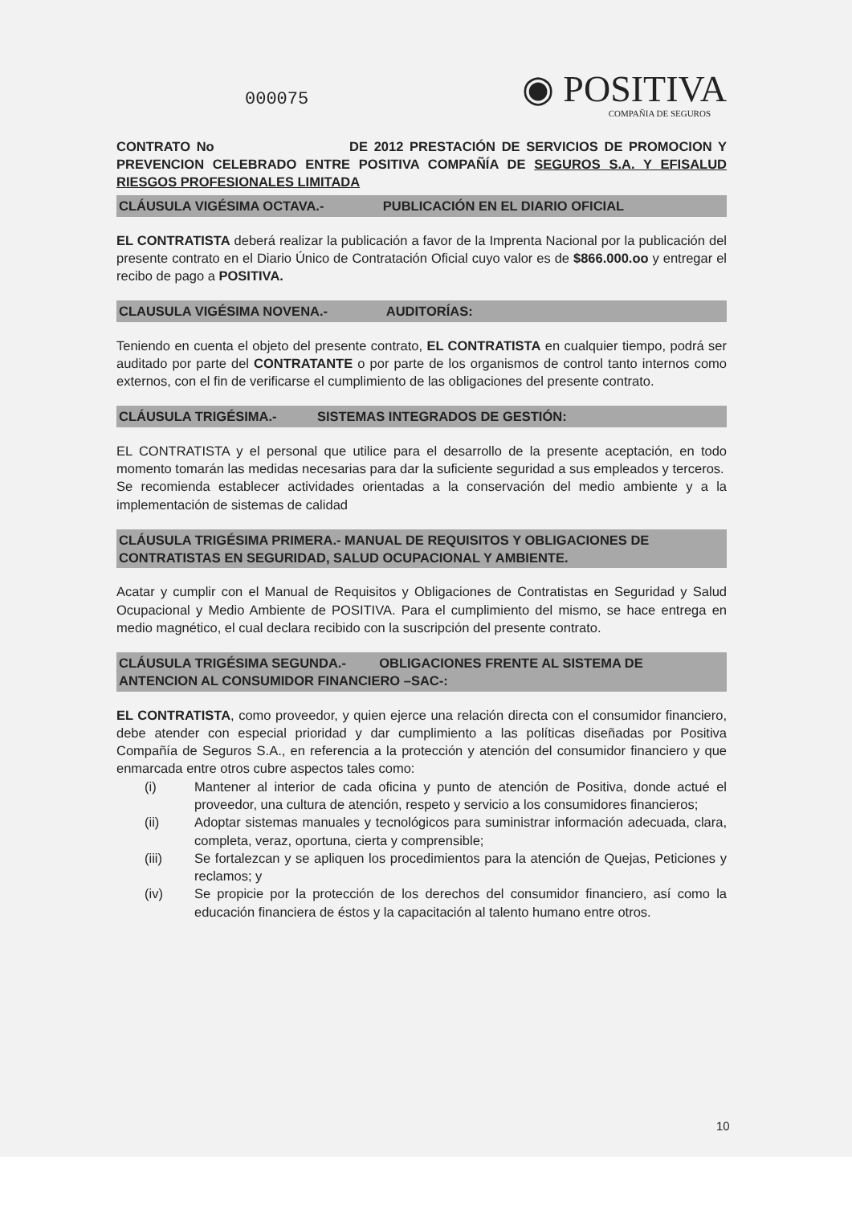◉ POSITIVA
COMPAÑIA DE SEGUROS
000075
CONTRATO No DE 2012 PRESTACIÓN DE SERVICIOS DE PROMOCION Y PREVENCION CELEBRADO ENTRE POSITIVA COMPAÑÍA DE SEGUROS S.A. Y EFISALUD RIESGOS PROFESIONALES LIMITADA
CLÁUSULA VIGÉSIMA OCTAVA.- PUBLICACIÓN EN EL DIARIO OFICIAL
EL CONTRATISTA deberá realizar la publicación a favor de la Imprenta Nacional por la publicación del presente contrato en el Diario Único de Contratación Oficial cuyo valor es de $866.000.oo y entregar el recibo de pago a POSITIVA.
CLAUSULA VIGÉSIMA NOVENA.- AUDITORÍAS:
Teniendo en cuenta el objeto del presente contrato, EL CONTRATISTA en cualquier tiempo, podrá ser auditado por parte del CONTRATANTE o por parte de los organismos de control tanto internos como externos, con el fin de verificarse el cumplimiento de las obligaciones del presente contrato.
CLÁUSULA TRIGÉSIMA.- SISTEMAS INTEGRADOS DE GESTIÓN:
EL CONTRATISTA y el personal que utilice para el desarrollo de la presente aceptación, en todo momento tomarán las medidas necesarias para dar la suficiente seguridad a sus empleados y terceros.
Se recomienda establecer actividades orientadas a la conservación del medio ambiente y a la implementación de sistemas de calidad
CLÁUSULA TRIGÉSIMA PRIMERA.- MANUAL DE REQUISITOS Y OBLIGACIONES DE CONTRATISTAS EN SEGURIDAD, SALUD OCUPACIONAL Y AMBIENTE.
Acatar y cumplir con el Manual de Requisitos y Obligaciones de Contratistas en Seguridad y Salud Ocupacional y Medio Ambiente de POSITIVA. Para el cumplimiento del mismo, se hace entrega en medio magnético, el cual declara recibido con la suscripción del presente contrato.
CLÁUSULA TRIGÉSIMA SEGUNDA.- OBLIGACIONES FRENTE AL SISTEMA DE ANTENCION AL CONSUMIDOR FINANCIERO –SAC-:
EL CONTRATISTA, como proveedor, y quien ejerce una relación directa con el consumidor financiero, debe atender con especial prioridad y dar cumplimiento a las políticas diseñadas por Positiva Compañía de Seguros S.A., en referencia a la protección y atención del consumidor financiero y que enmarcada entre otros cubre aspectos tales como:
(i) Mantener al interior de cada oficina y punto de atención de Positiva, donde actué el proveedor, una cultura de atención, respeto y servicio a los consumidores financieros;
(ii) Adoptar sistemas manuales y tecnológicos para suministrar información adecuada, clara, completa, veraz, oportuna, cierta y comprensible;
(iii) Se fortalezcan y se apliquen los procedimientos para la atención de Quejas, Peticiones y reclamos; y
(iv) Se propicie por la protección de los derechos del consumidor financiero, así como la educación financiera de éstos y la capacitación al talento humano entre otros.
10